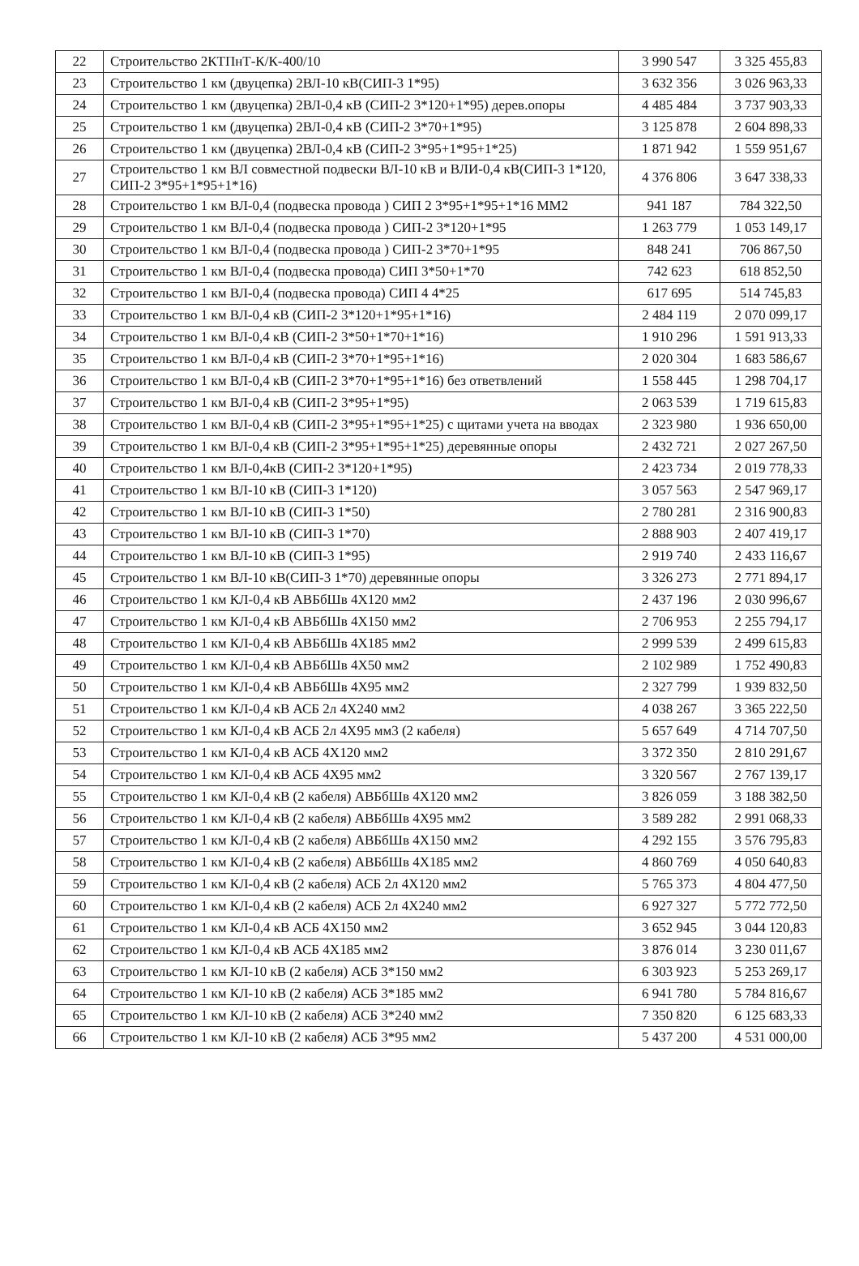| 22 | Строительство 2КТПнТ-К/К-400/10 | 3 990 547 | 3 325 455,83 |
| 23 | Строительство 1 км (двуцепка) 2ВЛ-10 кВ(СИП-3 1*95) | 3 632 356 | 3 026 963,33 |
| 24 | Строительство 1 км (двуцепка) 2ВЛ-0,4 кВ (СИП-2 3*120+1*95) дерев.опоры | 4 485 484 | 3 737 903,33 |
| 25 | Строительство 1 км (двуцепка) 2ВЛ-0,4 кВ (СИП-2 3*70+1*95) | 3 125 878 | 2 604 898,33 |
| 26 | Строительство 1 км (двуцепка) 2ВЛ-0,4 кВ (СИП-2 3*95+1*95+1*25) | 1 871 942 | 1 559 951,67 |
| 27 | Строительство 1 км ВЛ совместной подвески ВЛ-10 кВ и ВЛИ-0,4 кВ(СИП-3 1*120, СИП-2 3*95+1*95+1*16) | 4 376 806 | 3 647 338,33 |
| 28 | Строительство 1 км ВЛ-0,4 (подвеска провода ) СИП 2 3*95+1*95+1*16 ММ2 | 941 187 | 784 322,50 |
| 29 | Строительство 1 км ВЛ-0,4 (подвеска провода ) СИП-2 3*120+1*95 | 1 263 779 | 1 053 149,17 |
| 30 | Строительство 1 км ВЛ-0,4 (подвеска провода ) СИП-2 3*70+1*95 | 848 241 | 706 867,50 |
| 31 | Строительство 1 км ВЛ-0,4 (подвеска провода) СИП 3*50+1*70 | 742 623 | 618 852,50 |
| 32 | Строительство 1 км ВЛ-0,4 (подвеска провода) СИП 4 4*25 | 617 695 | 514 745,83 |
| 33 | Строительство 1 км ВЛ-0,4 кВ (СИП-2 3*120+1*95+1*16) | 2 484 119 | 2 070 099,17 |
| 34 | Строительство 1 км ВЛ-0,4 кВ (СИП-2 3*50+1*70+1*16) | 1 910 296 | 1 591 913,33 |
| 35 | Строительство 1 км ВЛ-0,4 кВ (СИП-2 3*70+1*95+1*16) | 2 020 304 | 1 683 586,67 |
| 36 | Строительство 1 км ВЛ-0,4 кВ (СИП-2 3*70+1*95+1*16) без ответвлений | 1 558 445 | 1 298 704,17 |
| 37 | Строительство 1 км ВЛ-0,4 кВ (СИП-2 3*95+1*95) | 2 063 539 | 1 719 615,83 |
| 38 | Строительство 1 км ВЛ-0,4 кВ (СИП-2 3*95+1*95+1*25) с щитами учета на вводах | 2 323 980 | 1 936 650,00 |
| 39 | Строительство 1 км ВЛ-0,4 кВ (СИП-2 3*95+1*95+1*25) деревянные опоры | 2 432 721 | 2 027 267,50 |
| 40 | Строительство 1 км ВЛ-0,4кВ (СИП-2 3*120+1*95) | 2 423 734 | 2 019 778,33 |
| 41 | Строительство 1 км ВЛ-10 кВ (СИП-3 1*120) | 3 057 563 | 2 547 969,17 |
| 42 | Строительство 1 км ВЛ-10 кВ (СИП-3 1*50) | 2 780 281 | 2 316 900,83 |
| 43 | Строительство 1 км ВЛ-10 кВ (СИП-3 1*70) | 2 888 903 | 2 407 419,17 |
| 44 | Строительство 1 км ВЛ-10 кВ (СИП-3 1*95) | 2 919 740 | 2 433 116,67 |
| 45 | Строительство 1 км ВЛ-10 кВ(СИП-3 1*70) деревянные опоры | 3 326 273 | 2 771 894,17 |
| 46 | Строительство 1 км КЛ-0,4 кВ АВБбШв 4Х120 мм2 | 2 437 196 | 2 030 996,67 |
| 47 | Строительство 1 км КЛ-0,4 кВ АВБбШв 4Х150 мм2 | 2 706 953 | 2 255 794,17 |
| 48 | Строительство 1 км КЛ-0,4 кВ АВБбШв 4Х185 мм2 | 2 999 539 | 2 499 615,83 |
| 49 | Строительство 1 км КЛ-0,4 кВ АВБбШв 4Х50 мм2 | 2 102 989 | 1 752 490,83 |
| 50 | Строительство 1 км КЛ-0,4 кВ АВБбШв 4Х95 мм2 | 2 327 799 | 1 939 832,50 |
| 51 | Строительство 1 км КЛ-0,4 кВ АСБ 2л 4Х240 мм2 | 4 038 267 | 3 365 222,50 |
| 52 | Строительство 1 км КЛ-0,4 кВ АСБ 2л 4Х95 мм3 (2 кабеля) | 5 657 649 | 4 714 707,50 |
| 53 | Строительство 1 км КЛ-0,4 кВ АСБ 4Х120 мм2 | 3 372 350 | 2 810 291,67 |
| 54 | Строительство 1 км КЛ-0,4 кВ АСБ 4Х95 мм2 | 3 320 567 | 2 767 139,17 |
| 55 | Строительство 1 км КЛ-0,4 кВ (2 кабеля) АВБбШв 4Х120 мм2 | 3 826 059 | 3 188 382,50 |
| 56 | Строительство 1 км КЛ-0,4 кВ (2 кабеля) АВБбШв 4Х95 мм2 | 3 589 282 | 2 991 068,33 |
| 57 | Строительство 1 км КЛ-0,4 кВ (2 кабеля) АВБбШв 4Х150 мм2 | 4 292 155 | 3 576 795,83 |
| 58 | Строительство 1 км КЛ-0,4 кВ (2 кабеля) АВБбШв 4Х185 мм2 | 4 860 769 | 4 050 640,83 |
| 59 | Строительство 1 км КЛ-0,4 кВ (2 кабеля) АСБ 2л 4Х120 мм2 | 5 765 373 | 4 804 477,50 |
| 60 | Строительство 1 км КЛ-0,4 кВ (2 кабеля) АСБ 2л 4Х240 мм2 | 6 927 327 | 5 772 772,50 |
| 61 | Строительство 1 км КЛ-0,4 кВ АСБ 4Х150 мм2 | 3 652 945 | 3 044 120,83 |
| 62 | Строительство 1 км КЛ-0,4 кВ АСБ 4Х185 мм2 | 3 876 014 | 3 230 011,67 |
| 63 | Строительство 1 км КЛ-10 кВ (2 кабеля) АСБ 3*150 мм2 | 6 303 923 | 5 253 269,17 |
| 64 | Строительство 1 км КЛ-10 кВ (2 кабеля) АСБ 3*185 мм2 | 6 941 780 | 5 784 816,67 |
| 65 | Строительство 1 км КЛ-10 кВ (2 кабеля) АСБ 3*240 мм2 | 7 350 820 | 6 125 683,33 |
| 66 | Строительство 1 км КЛ-10 кВ (2 кабеля) АСБ 3*95 мм2 | 5 437 200 | 4 531 000,00 |